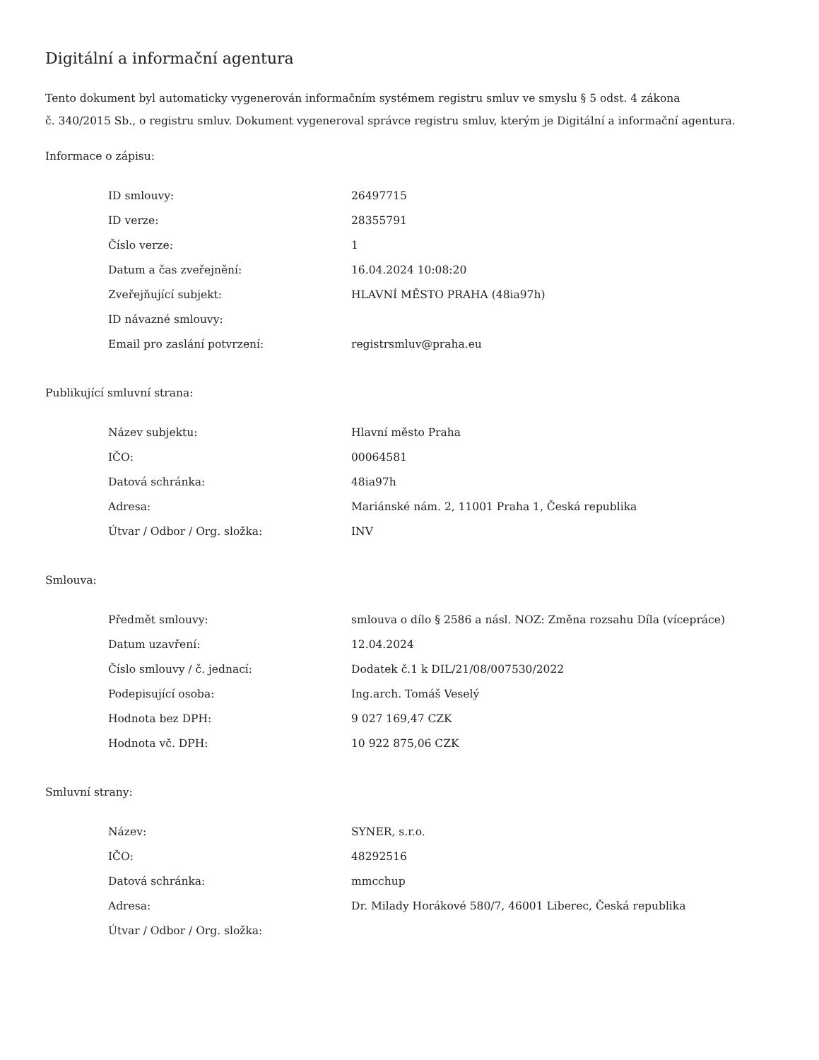Digitální a informační agentura
Tento dokument byl automaticky vygenerován informačním systémem registru smluv ve smyslu § 5 odst. 4 zákona
č. 340/2015 Sb., o registru smluv. Dokument vygeneroval správce registru smluv, kterým je Digitální a informační agentura.
Informace o zápisu:
| ID smlouvy: | 26497715 |
| ID verze: | 28355791 |
| Číslo verze: | 1 |
| Datum a čas zveřejnění: | 16.04.2024 10:08:20 |
| Zveřejňující subjekt: | HLAVNÍ MĚSTO PRAHA (48ia97h) |
| ID návazné smlouvy: | |
| Email pro zaslání potvrzení: | registrsmluv@praha.eu |
Publikující smluvní strana:
| Název subjektu: | Hlavní město Praha |
| IČO: | 00064581 |
| Datová schránka: | 48ia97h |
| Adresa: | Mariánské nám. 2, 11001 Praha 1, Česká republika |
| Útvar / Odbor / Org. složka: | INV |
Smlouva:
| Předmět smlouvy: | smlouva o dílo § 2586 a násl. NOZ: Změna rozsahu Díla (vícepráce) |
| Datum uzavření: | 12.04.2024 |
| Číslo smlouvy / č. jednací: | Dodatek č.1 k DIL/21/08/007530/2022 |
| Podepisující osoba: | Ing.arch. Tomáš Veselý |
| Hodnota bez DPH: | 9 027 169,47 CZK |
| Hodnota vč. DPH: | 10 922 875,06 CZK |
Smluvní strany:
| Název: | SYNER, s.r.o. |
| IČO: | 48292516 |
| Datová schránka: | mmcchup |
| Adresa: | Dr. Milady Horákové 580/7, 46001 Liberec, Česká republika |
| Útvar / Odbor / Org. složka: | |